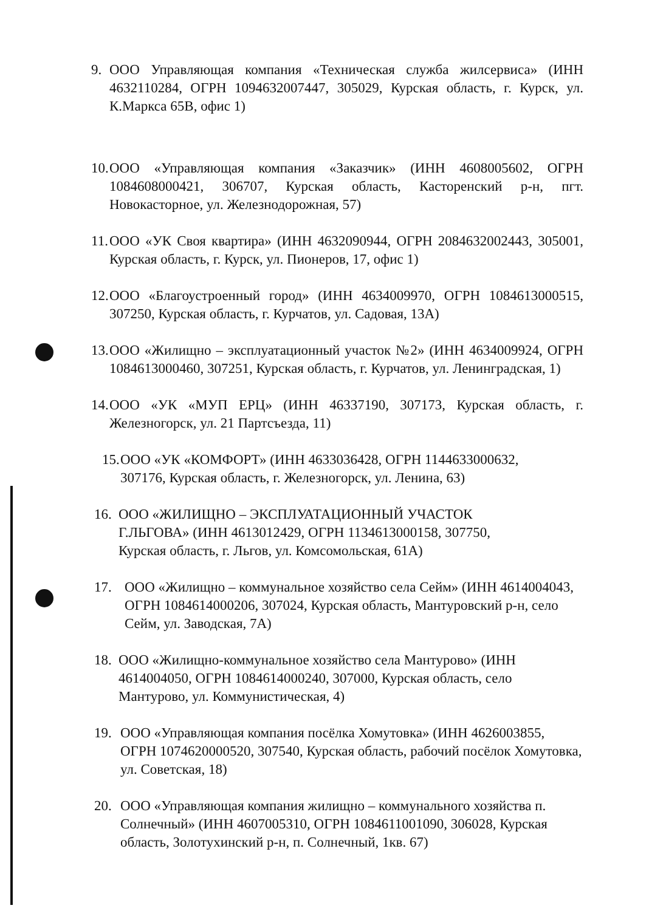9. ООО Управляющая компания «Техническая служба жилсервиса» (ИНН 4632110284, ОГРН 1094632007447, 305029, Курская область, г. Курск, ул. К.Маркса 65В, офис 1)
10.
ООО «Управляющая компания «Заказчик» (ИНН 4608005602, ОГРН 1084608000421, 306707, Курская область, Касторенский р-н, пгт. Новокасторное, ул. Железнодорожная, 57)
11.
ООО «УК Своя квартира» (ИНН 4632090944, ОГРН 2084632002443, 305001, Курская область, г. Курск, ул. Пионеров, 17, офис 1)
12.
ООО «Благоустроенный город» (ИНН 4634009970, ОГРН 1084613000515, 307250, Курская область, г. Курчатов, ул. Садовая, 13А)
13.
ООО «Жилищно – эксплуатационный участок №2» (ИНН 4634009924, ОГРН 1084613000460, 307251, Курская область, г. Курчатов, ул. Ленинградская, 1)
14.
ООО «УК «МУП ЕРЦ» (ИНН 46337190, 307173, Курская область, г. Железногорск, ул. 21 Партсъезда, 11)
15.
ООО «УК «КОМФОРТ» (ИНН 4633036428, ОГРН 1144633000632, 307176, Курская область, г. Железногорск, ул. Ленина, 63)
16.
ООО «ЖИЛИЩНО – ЭКСПЛУАТАЦИОННЫЙ УЧАСТОК Г.ЛЬГОВА» (ИНН 4613012429, ОГРН 1134613000158, 307750, Курская область, г. Льгов, ул. Комсомольская, 61А)
17. ООО «Жилищно – коммунальное хозяйство села Сейм» (ИНН 4614004043, ОГРН 1084614000206, 307024, Курская область, Мантуровский р-н, село Сейм, ул. Заводская, 7А)
18.
ООО «Жилищно-коммунальное хозяйство села Мантурово» (ИНН 4614004050, ОГРН 1084614000240, 307000, Курская область, село Мантурово, ул. Коммунистическая, 4)
19. ООО «Управляющая компания посёлка Хомутовка» (ИНН 4626003855, ОГРН 1074620000520, 307540, Курская область, рабочий посёлок Хомутовка, ул. Советская, 18)
20. ООО «Управляющая компания жилищно – коммунального хозяйства п. Солнечный» (ИНН 4607005310, ОГРН 1084611001090, 306028, Курская область, Золотухинский р-н, п. Солнечный, 1кв. 67)